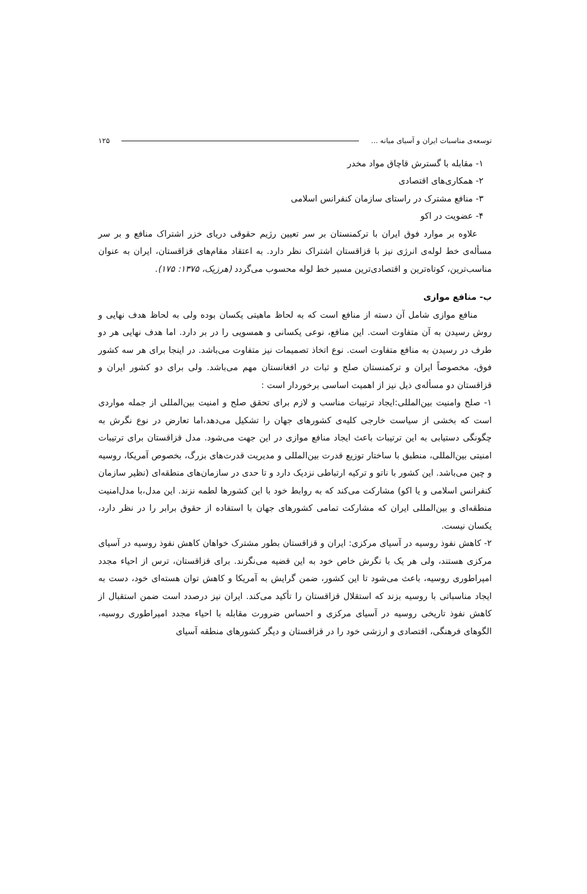توسعه‌ی مناسبات ایران و آسیای میانه ... ۱۲۵
۱- مقابله با گسترش قاچاق مواد مخدر
۲- همکاری‌های اقتصادی
۳- منافع مشترک در راستای سازمان کنفرانس اسلامی
۴- عضویت در اکو
علاوه بر موارد فوق ایران با ترکمنستان بر سر تعیین رژیم حقوقی دریای خزر اشتراک منافع و بر سر مسأله‌ی خط لوله‌ی انرژی نیز با قزاقستان اشتراک نظر دارد. به اعتقاد مقام‌های قزاقستان، ایران به عنوان مناسب‌ترین، کوتاه‌ترین و اقتصادی‌ترین مسیر خط لوله محسوب می‌گردد (هرزیک، ۱۳۷۵: ۱۷۵).
ب- منافع موازی
منافع موازی شامل آن دسته از منافع است که به لحاظ ماهیتی یکسان بوده ولی به لحاظ هدف نهایی و روش رسیدن به آن متفاوت است. این منافع، نوعی یکسانی و همسویی را در بر دارد. اما هدف نهایی هر دو طرف در رسیدن به منافع متفاوت است. نوع اتخاذ تصمیمات نیز متفاوت می‌باشد. در اینجا برای هر سه کشور فوق، مخصوصاً ایران و ترکمنستان صلح و ثبات در افغانستان مهم می‌باشد. ولی برای دو کشور ایران و قزاقستان دو مسأله‌ی ذیل نیز از اهمیت اساسی برخوردار است :
۱- صلح وامنیت بین‌المللی:ایجاد ترتیبات مناسب و لازم برای تحقق صلح و امنیت بین‌المللی از جمله مواردی است که بخشی از سیاست خارجی کلیه‌ی کشورهای جهان را تشکیل می‌دهد،اما تعارض در نوع نگرش به چگونگی دستیابی به این ترتیبات باعث ایجاد منافع موازی در این جهت می‌شود. مدل قزاقستان برای ترتیبات امنیتی بین‌المللی، منطبق با ساختار توزیع قدرت بین‌المللی و مدیریت قدرت‌های بزرگ، بخصوص آمریکا، روسیه و چین می‌باشد. این کشور با ناتو و ترکیه ارتباطی نزدیک دارد و تا حدی در سازمان‌های منطقه‌ای (نظیر سازمان کنفرانس اسلامی و یا اکو) مشارکت می‌کند که به روابط خود با این کشورها لطمه نزند. این مدل،با مدل‌امنیت منطقه‌ای و بین‌المللی ایران که مشارکت تمامی کشورهای جهان با استفاده از حقوق برابر را در نظر دارد، یکسان نیست.
۲- کاهش نفوذ روسیه در آسیای مرکزی: ایران و قزاقستان بطور مشترک خواهان کاهش نفوذ روسیه در آسیای مرکزی هستند، ولی هر یک با نگرش خاص خود به این قضیه می‌نگرند. برای قزاقستان، ترس از احیاء مجدد امپراطوری روسیه، باعث می‌شود تا این کشور، ضمن گرایش به آمریکا و کاهش توان هسته‌ای خود، دست به ایجاد مناسباتی با روسیه بزند که استقلال قزاقستان را تأکید می‌کند. ایران نیز درصدد است ضمن استقبال از کاهش نفوذ تاریخی روسیه در آسیای مرکزی و احساس ضرورت مقابله با احیاء مجدد امپراطوری روسیه، الگوهای فرهنگی، اقتصادی و ارزشی خود را در قزاقستان و دیگر کشورهای منطقه آسیای